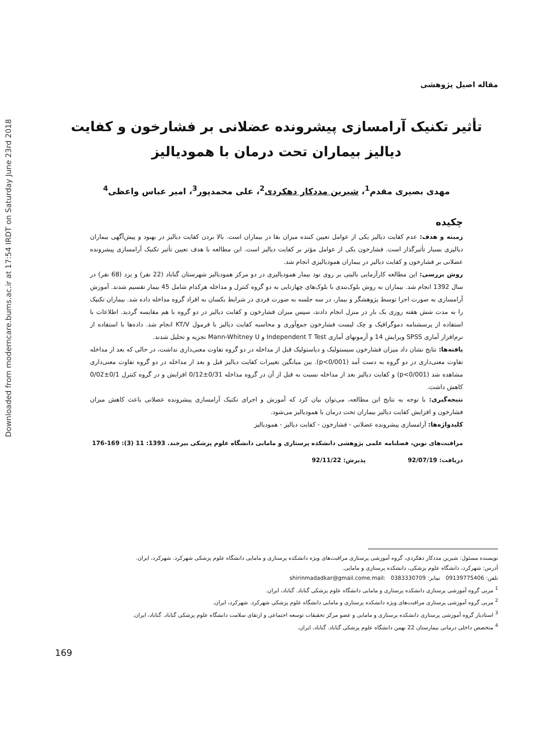Downloaded from moderncare.bums.ac.ir at 17:54 IRDT on Saturday June 23rd 2018
مقاله اصیل پژوهشی
تأثیر تکنیک آرامسازی پیشرونده عضلانی بر فشارخون و کفایت دیالیز بیماران تحت درمان با همودیالیز
مهدی بصیری مقدم<sup>1</sup>، شیرین مددکار دهکردی<sup>2</sup>، علی محمدپور<sup>3</sup>، امیر عباس واعظی<sup>4</sup>
چکیده
زمینه و هدف: عدم کفایت دیالیز یکی از عوامل تعیین کننده میزان بقا در بیماران است. بالا بردن کفایت دیالیز در بهبود و پیش‌آگهی بیماران دیالیزی بسیار تأثیرگذار است. فشارخون یکی از عوامل مؤثر بر کفایت دیالیز است. این مطالعه با هدف تعیین تأثیر تکنیک آرامسازی پیشرونده عضلانی بر فشارخون و کفایت دیالیز در بیماران همودیالیزی انجام شد.
روش بررسی: این مطالعه کارآزمایی بالینی بر روی نود بیمار همودیالیزی در دو مرکز همودیالیز شهرستان گناباد (22 نفر) و یزد (68 نفر) در سال 1392 انجام شد. بیماران به روش بلوک‌بندی با بلوک‌های چهارتایی به دو گروه کنترل و مداخله هرکدام شامل 45 بیمار تقسیم شدند. آموزش آرامسازی به صورت اجرا توسط پژوهشگر و بیمار، در سه جلسه به صورت فردی در شرایط یکسان به افراد گروه مداخله داده شد. بیماران تکنیک را به مدت شش هفته روزی یک بار در منزل انجام دادند، سپس میزان فشارخون و کفایت دیالیز در دو گروه با هم مقایسه گردید. اطلاعات با استفاده از پرسشنامه دموگرافیک و چک لیست فشارخون جمع‌آوری و محاسبه کفایت دیالیز با فرمول KT/V انجام شد. داده‌ها با استفاده از نرم‌افزار آماری SPSS ویرایش 14 و آزمونهای آماری Independent T Test و Mann-Whitney U تجزیه و تحلیل شدند.
یافته‌ها: نتایج نشان داد میزان فشارخون سیستولیک و دیاستولیک قبل از مداخله در دو گروه تفاوت معنی‌داری نداشت، در حالی که بعد از مداخله تفاوت معنی‌داری در دو گروه به دست آمد (p<0/001). بین میانگین تغییرات کفایت دیالیز قبل و بعد از مداخله در دو گروه تفاوت معنی‌داری مشاهده شد (p<0/001) و کفایت دیالیز بعد از مداخله نسبت به قبل از آن در گروه مداخله 0/31±0/12 افزایش و در گروه کنترل 0/1±0/02 کاهش داشت.
نتیجه‌گیری: با توجه به نتایج این مطالعه، می‌توان بیان کرد که آموزش و اجرای تکنیک آرامسازی پیشرونده عضلانی باعث کاهش میزان فشارخون و افزایش کفایت دیالیز بیماران تحت درمان با همودیالیز می‌شود.
کلیدواژه‌ها: آرامسازی پیشرونده عضلانی - فشارخون - کفایت دیالیز - همودیالیز
مراقبت‌های نوین، فصلنامه علمی پژوهشی دانشکده پرستاری و مامایی دانشگاه علوم پزشکی بیرجند. 1393: 11 (3): 169-176
دریافت: 92/07/19 پذیرش: 92/11/22
نویسنده مسئول: شیرین مددکار دهکردی، گروه آموزشی پرستاری مراقبت‌های ویژه دانشکده پرستاری و مامایی دانشگاه علوم پزشکی شهرکرد. شهرکرد، ایران.
آدرس: شهرکرد، دانشگاه علوم پزشکی، دانشکده پرستاری و مامایی.
تلفن: 09139775406 نمابر: 0383330709 :shirinmadadkar@gmail.come.mail
<sup>1</sup> مربی گروه آموزشی پرستاری دانشکده پرستاری و مامایی دانشگاه علوم پزشکی گناباد. گناباد، ایران.
<sup>2</sup> مربی گروه آموزشی پرستاری مراقبت‌های ویژه دانشکده پرستاری و مامایی دانشگاه علوم پزشکی شهرکرد. شهرکرد، ایران.
<sup>3</sup> استادیار گروه آموزشی پرستاری دانشکده پرستاری و مامایی و عضو مرکز تحقیقات توسعه اجتماعی و ارتقای سلامت دانشگاه علوم پزشکی گناباد. گناباد، ایران.
<sup>4</sup> متخصص داخلی درمانی بیمارستان 22 بهمن دانشگاه علوم پزشکی گناباد. گناباد، ایران.
169